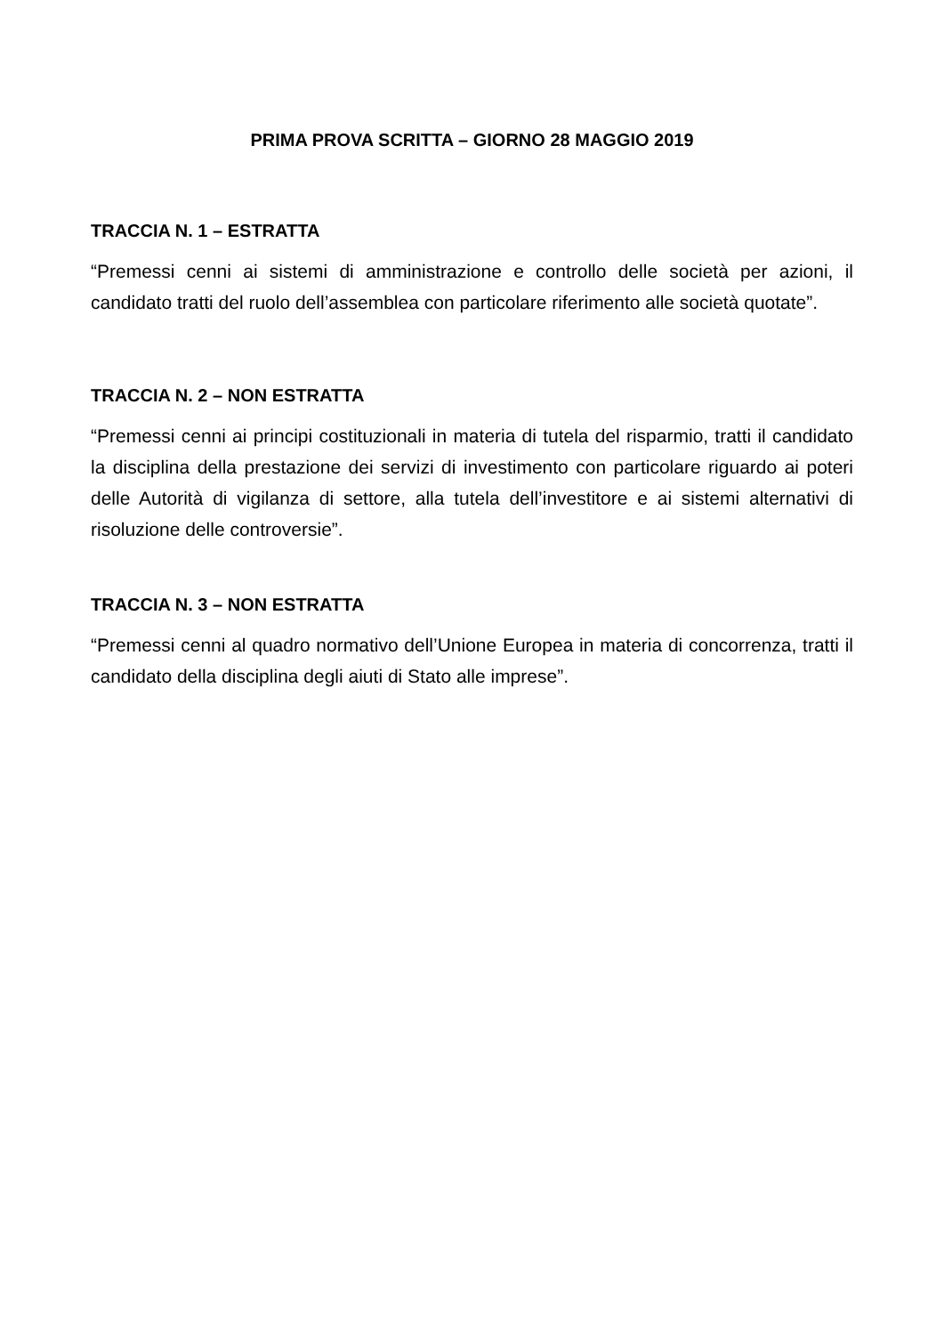PRIMA PROVA SCRITTA – GIORNO 28 MAGGIO 2019
TRACCIA N. 1 – ESTRATTA
“Premessi cenni ai sistemi di amministrazione e controllo delle società per azioni, il candidato tratti del ruolo dell’assemblea con particolare riferimento alle società quotate”.
TRACCIA N. 2 – NON ESTRATTA
“Premessi cenni ai principi costituzionali in materia di tutela del risparmio, tratti il candidato la disciplina della prestazione dei servizi di investimento con particolare riguardo ai poteri delle Autorità di vigilanza di settore, alla tutela dell’investitore e ai sistemi alternativi di risoluzione delle controversie”.
TRACCIA N. 3 – NON ESTRATTA
“Premessi cenni al quadro normativo dell’Unione Europea in materia di concorrenza, tratti il candidato della disciplina degli aiuti di Stato alle imprese”.